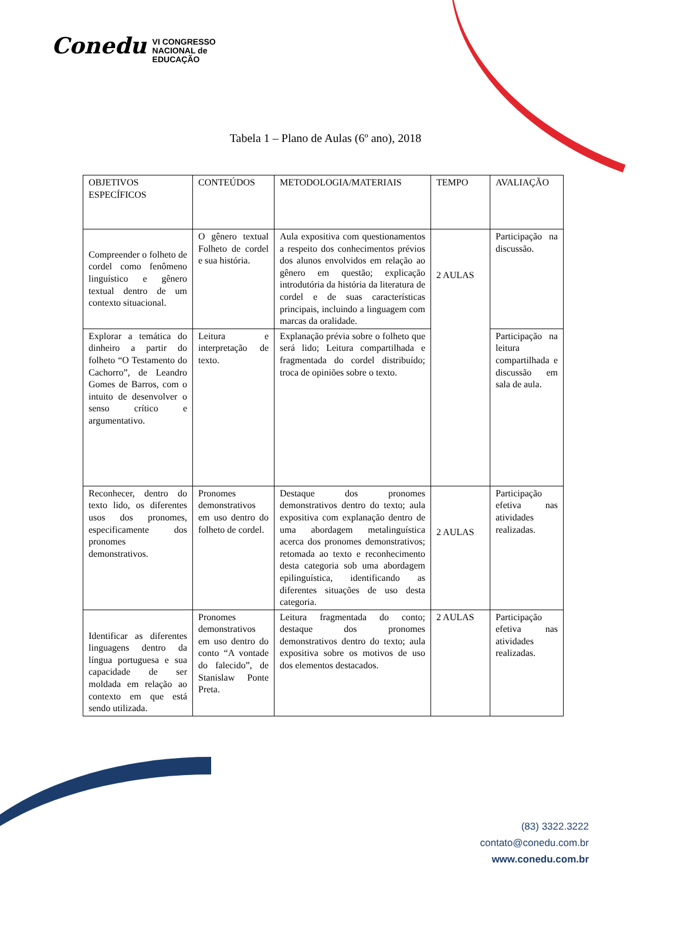Conedu VI CONGRESSO
NACIONAL de
EDUCAÇÃO
Tabela 1 – Plano de Aulas (6º ano), 2018
| OBJETIVOS ESPECÍFICOS | CONTEÚDOS | METODOLOGIA/MATERIAIS | TEMPO | AVALIAÇÃO |
| Compreender o folheto de cordel como fenômeno linguístico e gênero textual dentro de um contexto situacional. | O gênero textual Folheto de cordel e sua história. | Aula expositiva com questionamentos a respeito dos conhecimentos prévios dos alunos envolvidos em relação ao gênero em questão; explicação introdutória da história da literatura de cordel e de suas características principais, incluindo a linguagem com marcas da oralidade. | 2 AULAS | Participação na discussão. |
| Explorar a temática do dinheiro a partir do folheto “O Testamento do Cachorro”, de Leandro Gomes de Barros, com o intuito de desenvolver o senso crítico e argumentativo. | Leitura e interpretação de texto. | Explanação prévia sobre o folheto que será lido; Leitura compartilhada e fragmentada do cordel distribuído; troca de opiniões sobre o texto. | | Participação na leitura compartilhada e discussão em sala de aula. |
| Reconhecer, dentro do texto lido, os diferentes usos dos pronomes, especificamente dos pronomes demonstrativos. | Pronomes demonstrativos em uso dentro do folheto de cordel. | Destaque dos pronomes demonstrativos dentro do texto; aula expositiva com explanação dentro de uma abordagem metalinguística acerca dos pronomes demonstrativos; retomada ao texto e reconhecimento desta categoria sob uma abordagem epilinguística, identificando as diferentes situações de uso desta categoria. | 2 AULAS | Participação efetiva nas atividades realizadas. |
| Identificar as diferentes linguagens dentro da língua portuguesa e sua capacidade de ser moldada em relação ao contexto em que está sendo utilizada. | Pronomes demonstrativos em uso dentro do conto “A vontade do falecido”, de Stanislaw Ponte Preta. | Leitura fragmentada do conto; destaque dos pronomes demonstrativos dentro do texto; aula expositiva sobre os motivos de uso dos elementos destacados. | 2 AULAS | Participação efetiva nas atividades realizadas. |
(83) 3322.3222
contato@conedu.com.br
www.conedu.com.br